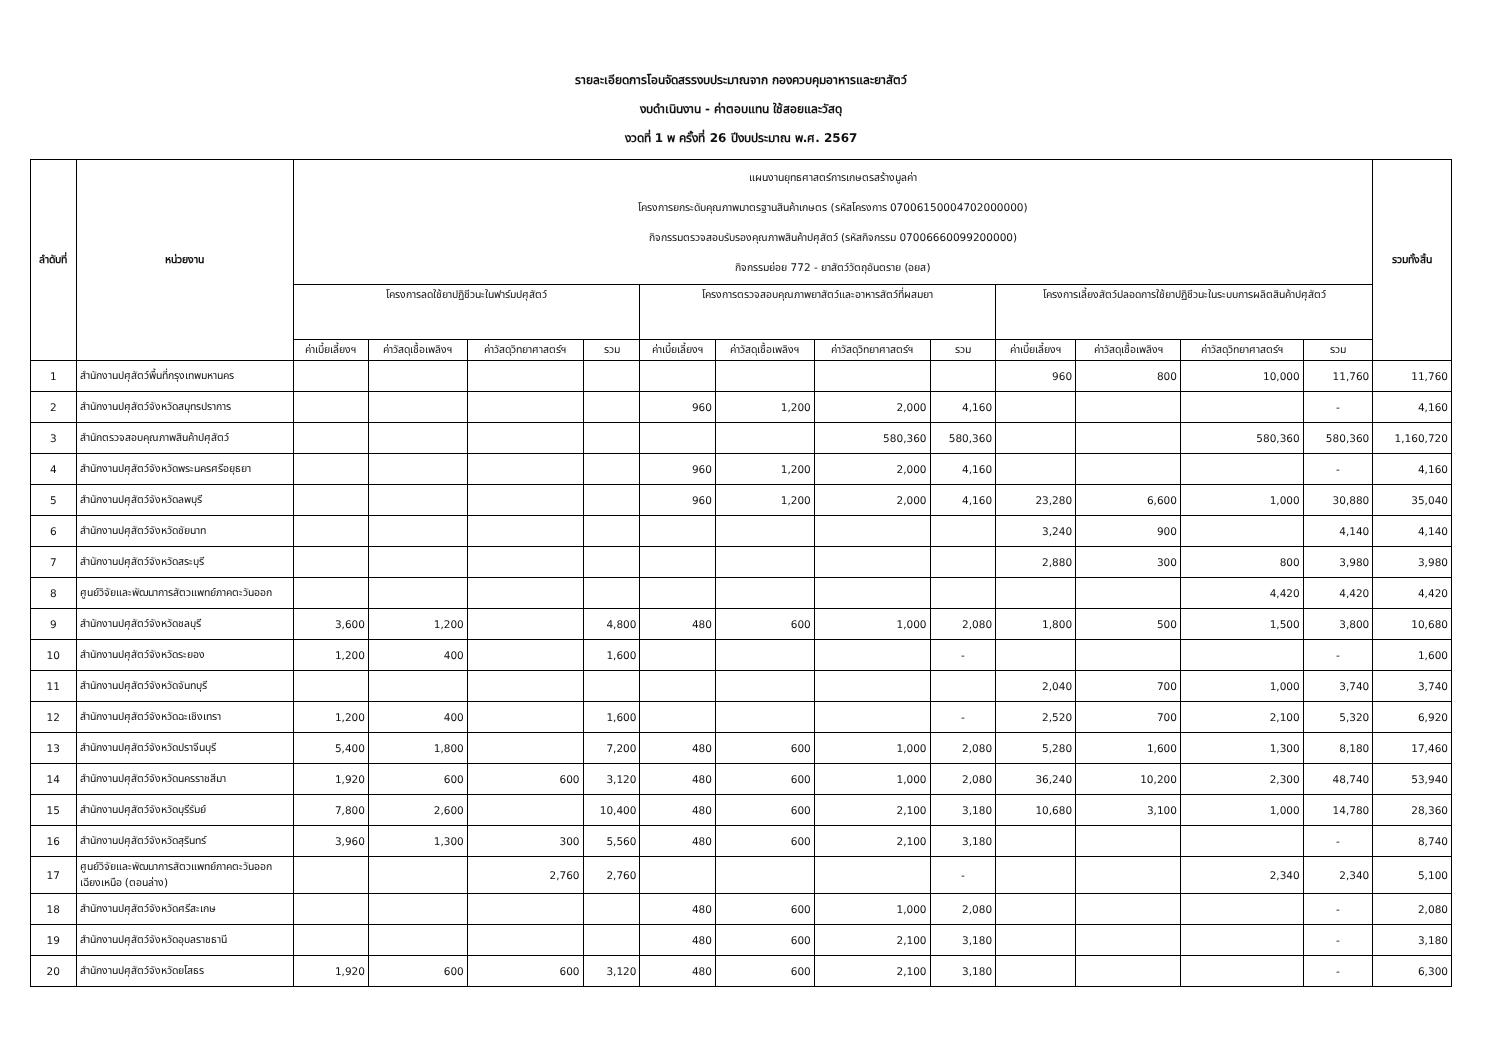รายละเอียดการโอนจัดสรรงบประมาณจาก กองควบคุมอาหารและยาสัตว์
งบดำเนินงาน - ค่าตอบแทน ใช้สอยและวัสดุ
งวดที่ 1 พ ครั้งที่ 26 ปีงบประมาณ พ.ศ. 2567
| ลำดับที่ | หน่วยงาน | แผนงานยุทธศาสตร์การเกษตรสร้างมูลค่า โครงการยกระดับคุณภาพมาตรฐานสินค้าเกษตร (รหัสโครงการ 07006150004702000000) กิจกรรมตรวจสอบรับรองคุณภาพสินค้าปศุสัตว์ (รหัสกิจกรรม 07006660099200000) กิจกรรมย่อย 772 - ยาสัตว์วัตถุอันตราย (อยส) | | | | | | | | | | | | รวมทั้งสิ้น |
| --- | --- | --- | --- | --- | --- | --- | --- | --- | --- | --- | --- | --- | --- | --- |
| | | โครงการลดใช้ยาปฏิชีวนะในฟาร์มปศุสัตว์ | | | | โครงการตรวจสอบคุณภาพยาสัตว์และอาหารสัตว์ที่ผสมยา | | | | โครงการเลี้ยงสัตว์ปลอดการใช้ยาปฏิชีวนะในระบบการผลิตสินค้าปศุสัตว์ | | | | |
| | | ค่าเบี้ยเลี้ยงฯ | ค่าวัสดุเชื้อเพลิงฯ | ค่าวัสดุวิทยาศาสตร์ฯ | รวม | ค่าเบี้ยเลี้ยงฯ | ค่าวัสดุเชื้อเพลิงฯ | ค่าวัสดุวิทยาศาสตร์ฯ | รวม | ค่าเบี้ยเลี้ยงฯ | ค่าวัสดุเชื้อเพลิงฯ | ค่าวัสดุวิทยาศาสตร์ฯ | รวม | |
| 1 | สำนักงานปศุสัตว์พื้นที่กรุงเทพมหานคร | | | | | | | | | 960 | 800 | 10,000 | 11,760 | 11,760 |
| 2 | สำนักงานปศุสัตว์จังหวัดสมุทรปราการ | | | | | 960 | 1,200 | 2,000 | 4,160 | | | | - | 4,160 |
| 3 | สำนักตรวจสอบคุณภาพสินค้าปศุสัตว์ | | | | | | | 580,360 | 580,360 | | | 580,360 | 580,360 | 1,160,720 |
| 4 | สำนักงานปศุสัตว์จังหวัดพระนครศรีอยุธยา | | | | | 960 | 1,200 | 2,000 | 4,160 | | | | - | 4,160 |
| 5 | สำนักงานปศุสัตว์จังหวัดลพบุรี | | | | | 960 | 1,200 | 2,000 | 4,160 | 23,280 | 6,600 | 1,000 | 30,880 | 35,040 |
| 6 | สำนักงานปศุสัตว์จังหวัดชัยนาท | | | | | | | | | 3,240 | 900 | | 4,140 | 4,140 |
| 7 | สำนักงานปศุสัตว์จังหวัดสระบุรี | | | | | | | | | 2,880 | 300 | 800 | 3,980 | 3,980 |
| 8 | ศูนย์วิจัยและพัฒนาการสัตวแพทย์ภาคตะวันออก | | | | | | | | | | | 4,420 | 4,420 | 4,420 |
| 9 | สำนักงานปศุสัตว์จังหวัดชลบุรี | 3,600 | 1,200 | | 4,800 | 480 | 600 | 1,000 | 2,080 | 1,800 | 500 | 1,500 | 3,800 | 10,680 |
| 10 | สำนักงานปศุสัตว์จังหวัดระยอง | 1,200 | 400 | | 1,600 | | | | - | | | | - | 1,600 |
| 11 | สำนักงานปศุสัตว์จังหวัดจันทบุรี | | | | | | | | | 2,040 | 700 | 1,000 | 3,740 | 3,740 |
| 12 | สำนักงานปศุสัตว์จังหวัดฉะเชิงเทรา | 1,200 | 400 | | 1,600 | | | | - | 2,520 | 700 | 2,100 | 5,320 | 6,920 |
| 13 | สำนักงานปศุสัตว์จังหวัดปราจีนบุรี | 5,400 | 1,800 | | 7,200 | 480 | 600 | 1,000 | 2,080 | 5,280 | 1,600 | 1,300 | 8,180 | 17,460 |
| 14 | สำนักงานปศุสัตว์จังหวัดนครราชสีมา | 1,920 | 600 | 600 | 3,120 | 480 | 600 | 1,000 | 2,080 | 36,240 | 10,200 | 2,300 | 48,740 | 53,940 |
| 15 | สำนักงานปศุสัตว์จังหวัดบุรีรัมย์ | 7,800 | 2,600 | | 10,400 | 480 | 600 | 2,100 | 3,180 | 10,680 | 3,100 | 1,000 | 14,780 | 28,360 |
| 16 | สำนักงานปศุสัตว์จังหวัดสุรินทร์ | 3,960 | 1,300 | 300 | 5,560 | 480 | 600 | 2,100 | 3,180 | | | | - | 8,740 |
| 17 | ศูนย์วิจัยและพัฒนาการสัตวแพทย์ภาคตะวันออกเฉียงเหนือ (ตอนล่าง) | | | 2,760 | 2,760 | | | | - | | | 2,340 | 2,340 | 5,100 |
| 18 | สำนักงานปศุสัตว์จังหวัดศรีสะเกษ | | | | | 480 | 600 | 1,000 | 2,080 | | | | - | 2,080 |
| 19 | สำนักงานปศุสัตว์จังหวัดอุบลราชธานี | | | | | 480 | 600 | 2,100 | 3,180 | | | | - | 3,180 |
| 20 | สำนักงานปศุสัตว์จังหวัดยโสธร | 1,920 | 600 | 600 | 3,120 | 480 | 600 | 2,100 | 3,180 | | | | - | 6,300 |